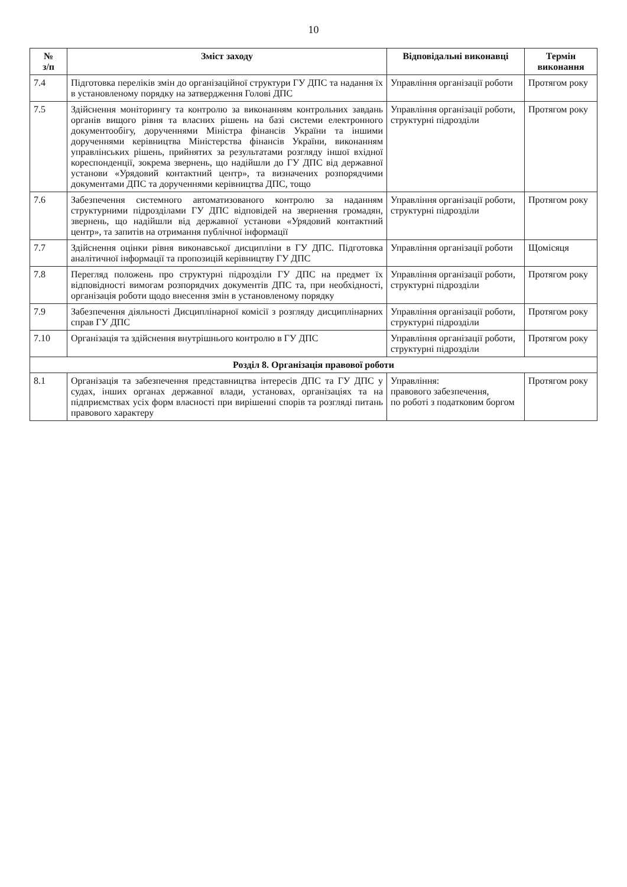10
| № з/п | Зміст заходу | Відповідальні виконавці | Термін виконання |
| --- | --- | --- | --- |
| 7.4 | Підготовка переліків змін до організаційної структури ГУ ДПС та надання їх в установленому порядку на затвердження Голові ДПС | Управління організації роботи | Протягом року |
| 7.5 | Здійснення моніторингу та контролю за виконанням контрольних завдань органів вищого рівня та власних рішень на базі системи електронного документообігу, дорученнями Міністра фінансів України та іншими дорученнями керівництва Міністерства фінансів України, виконанням управлінських рішень, прийнятих за результатами розгляду іншої вхідної кореспонденції, зокрема звернень, що надійшли до ГУ ДПС від державної установи «Урядовий контактний центр», та визначених розпорядчими документами ДПС та дорученнями керівництва ДПС, тощо | Управління організації роботи, структурні підрозділи | Протягом року |
| 7.6 | Забезпечення системного автоматизованого контролю за наданням структурними підрозділами ГУ ДПС відповідей на звернення громадян, звернень, що надійшли від державної установи «Урядовий контактний центр», та запитів на отримання публічної інформації | Управління організації роботи, структурні підрозділи | Протягом року |
| 7.7 | Здійснення оцінки рівня виконавської дисципліни в ГУ ДПС. Підготовка аналітичної інформації та пропозицій керівництву ГУ ДПС | Управління організації роботи | Щомісяця |
| 7.8 | Перегляд положень про структурні підрозділи ГУ ДПС на предмет їх відповідності вимогам розпорядчих документів ДПС та, при необхідності, організація роботи щодо внесення змін в установленому порядку | Управління організації роботи, структурні підрозділи | Протягом року |
| 7.9 | Забезпечення діяльності Дисциплінарної комісії з розгляду дисциплінарних справ ГУ ДПС | Управління організації роботи, структурні підрозділи | Протягом року |
| 7.10 | Організація та здійснення внутрішнього контролю в ГУ ДПС | Управління організації роботи, структурні підрозділи | Протягом року |
| Розділ 8. Організація правової роботи | | | |
| 8.1 | Організація та забезпечення представництва інтересів ДПС та ГУ ДПС у судах, інших органах державної влади, установах, організаціях та на підприємствах усіх форм власності при вирішенні спорів та розгляді питань правового характеру | Управління: правового забезпечення, по роботі з податковим боргом | Протягом року |